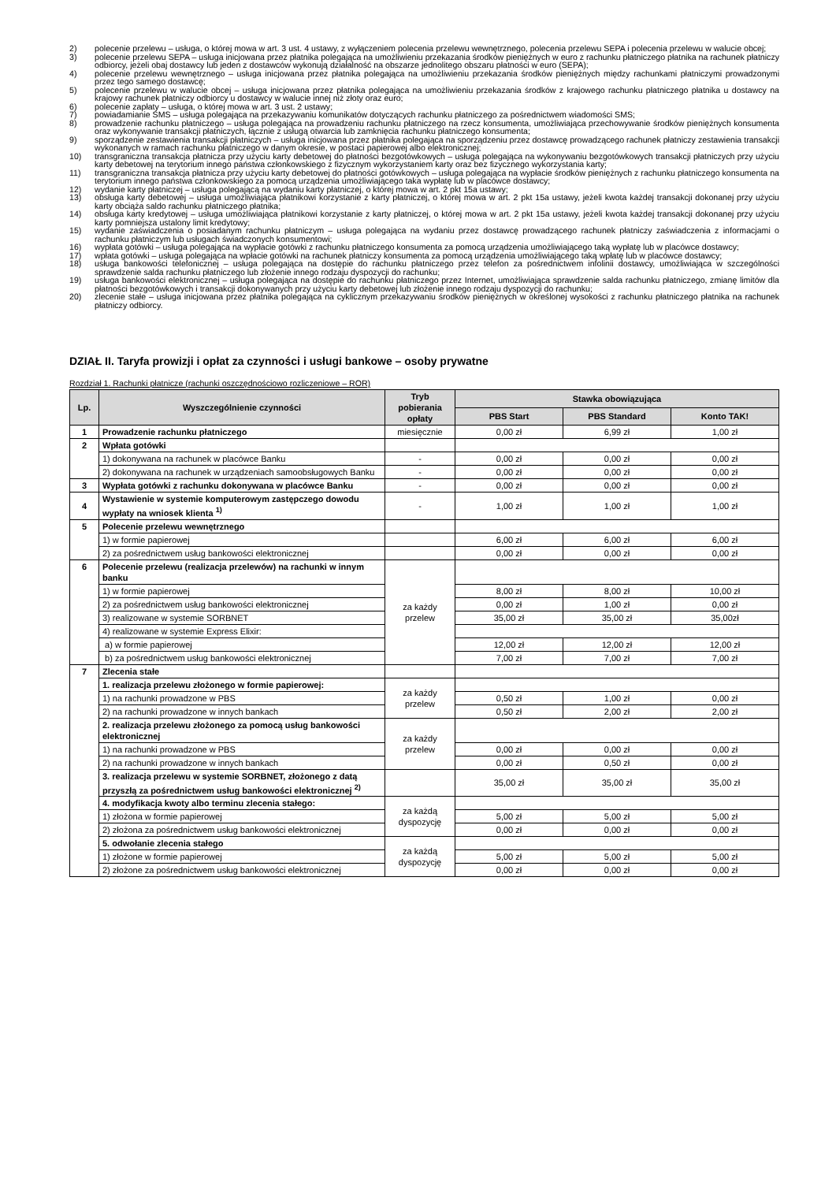2) polecenie przelewu – usługa, o której mowa w art. 3 ust. 4 ustawy, z wyłączeniem polecenia przelewu wewnętrznego, polecenia przelewu SEPA i polecenia przelewu w walucie obcej;
3) polecenie przelewu SEPA – usługa inicjowana przez płatnika polegająca na umożliwieniu przekazania środków pieniężnych w euro z rachunku płatniczego płatnika na rachunek płatniczy odbiorcy, jeżeli obaj dostawcy lub jeden z dostawców wykonują działalność na obszarze jednolitego obszaru płatności w euro (SEPA);
4) polecenie przelewu wewnętrznego – usługa inicjowana przez płatnika polegająca na umożliwieniu przekazania środków pieniężnych między rachunkami płatniczymi prowadzonymi przez tego samego dostawcę;
5) polecenie przelewu w walucie obcej – usługa inicjowana przez płatnika polegająca na umożliwieniu przekazania środków z krajowego rachunku płatniczego płatnika u dostawcy na krajowy rachunek płatniczy odbiorcy u dostawcy w walucie innej niż złoty oraz euro;
6) polecenie zapłaty – usługa, o której mowa w art. 3 ust. 2 ustawy;
7) powiadamianie SMS – usługa polegająca na przekazywaniu komunikatów dotyczących rachunku płatniczego za pośrednictwem wiadomości SMS;
8) prowadzenie rachunku płatniczego – usługa polegająca na prowadzeniu rachunku płatniczego na rzecz konsumenta, umożliwiająca przechowywanie środków pieniężnych konsumenta oraz wykonywanie transakcji płatniczych, łącznie z usługą otwarcia lub zamknięcia rachunku płatniczego konsumenta;
9) sporządzenie zestawienia transakcji płatniczych – usługa inicjowana przez płatnika polegająca na sporządzeniu przez dostawcę prowadzącego rachunek płatniczy zestawienia transakcji wykonanych w ramach rachunku płatniczego w danym okresie, w postaci papierowej albo elektronicznej;
10) transgraniczna transakcja płatnicza przy użyciu karty debetowej do płatności bezgotówkowych – usługa polegająca na wykonywaniu bezgotówkowych transakcji płatniczych przy użyciu karty debetowej na terytorium innego państwa członkowskiego z fizycznym wykorzystaniem karty oraz bez fizycznego wykorzystania karty;
11) transgraniczna transakcja płatnicza przy użyciu karty debetowej do płatności gotówkowych – usługa polegająca na wypłacie środków pieniężnych z rachunku płatniczego konsumenta na terytorium innego państwa członkowskiego za pomocą urządzenia umożliwiającego taka wypłatę lub w placówce dostawcy;
12) wydanie karty płatniczej – usługa polegającą na wydaniu karty płatniczej, o której mowa w art. 2 pkt 15a ustawy;
13) obsługa karty debetowej – usługa umożliwiająca płatnikowi korzystanie z karty płatniczej, o której mowa w art. 2 pkt 15a ustawy, jeżeli kwota każdej transakcji dokonanej przy użyciu karty obciąża saldo rachunku płatniczego płatnika;
14) obsługa karty kredytowej – usługa umożliwiająca płatnikowi korzystanie z karty płatniczej, o której mowa w art. 2 pkt 15a ustawy, jeżeli kwota każdej transakcji dokonanej przy użyciu karty pomniejsza ustalony limit kredytowy;
15) wydanie zaświadczenia o posiadanym rachunku płatniczym – usługa polegająca na wydaniu przez dostawcę prowadzącego rachunek płatniczy zaświadczenia z informacjami o rachunku płatniczym lub usługach świadczonych konsumentowi;
16) wypłata gotówki – usługa polegająca na wypłacie gotówki z rachunku płatniczego konsumenta za pomocą urządzenia umożliwiającego taką wypłatę lub w placówce dostawcy;
17) wpłata gotówki – usługa polegająca na wpłacie gotówki na rachunek płatniczy konsumenta za pomocą urządzenia umożliwiającego taką wpłatę lub w placówce dostawcy;
18) usługa bankowości telefonicznej – usługa polegająca na dostępie do rachunku płatniczego przez telefon za pośrednictwem infolinii dostawcy, umożliwiająca w szczególności sprawdzenie salda rachunku płatniczego lub złożenie innego rodzaju dyspozycji do rachunku;
19) usługa bankowości elektronicznej – usługa polegająca na dostępie do rachunku płatniczego przez Internet, umożliwiająca sprawdzenie salda rachunku płatniczego, zmianę limitów dla płatności bezgotówkowych i transakcji dokonywanych przy użyciu karty debetowej lub złożenie innego rodzaju dyspozycji do rachunku;
20) zlecenie stałe – usługa inicjowana przez płatnika polegająca na cyklicznym przekazywaniu środków pieniężnych w określonej wysokości z rachunku płatniczego płatnika na rachunek płatniczy odbiorcy.
DZIAŁ II. Taryfa prowizji i opłat za czynności i usługi bankowe – osoby prywatne
Rozdział 1. Rachunki płatnicze (rachunki oszczędnościowo rozliczeniowe – ROR)
| Lp. | Wyszczególnienie czynności | Tryb pobierania opłaty | Stawka obowiązująca | | |
| --- | --- | --- | --- | --- | --- |
| | | | PBS Start | PBS Standard | Konto TAK! |
| 1 | Prowadzenie rachunku płatniczego | miesięcznie | 0,00 zł | 6,99 zł | 1,00 zł |
| 2 | Wpłata gotówki | | | | |
| | 1) dokonywana na rachunek w placówce Banku | - | 0,00 zł | 0,00 zł | 0,00 zł |
| | 2) dokonywana na rachunek w urządzeniach samoobsługowych Banku | - | 0,00 zł | 0,00 zł | 0,00 zł |
| 3 | Wypłata gotówki z rachunku dokonywana w placówce Banku | - | 0,00 zł | 0,00 zł | 0,00 zł |
| 4 | Wystawienie w systemie komputerowym zastępczego dowodu wypłaty na wniosek klienta <sup>1)</sup> | - | 1,00 zł | 1,00 zł | 1,00 zł |
| 5 | Polecenie przelewu wewnętrznego | | | | |
| | 1) w formie papierowej | | 6,00 zł | 6,00 zł | 6,00 zł |
| | 2) za pośrednictwem usług bankowości elektronicznej | | 0,00 zł | 0,00 zł | 0,00 zł |
| 6 | Polecenie przelewu (realizacja przelewów) na rachunki w innym banku | za każdy przelew | | | |
| | 1) w formie papierowej | | 8,00 zł | 8,00 zł | 10,00 zł |
| | 2) za pośrednictwem usług bankowości elektronicznej | | 0,00 zł | 1,00 zł | 0,00 zł |
| | 3) realizowane w systemie SORBNET | | 35,00 zł | 35,00 zł | 35,00zł |
| | 4) realizowane w systemie Express Elixir: | | | | |
| | a) w formie papierowej | | 12,00 zł | 12,00 zł | 12,00 zł |
| | b) za pośrednictwem usług bankowości elektronicznej | | 7,00 zł | 7,00 zł | 7,00 zł |
| 7 | Zlecenia stałe | | | | |
| | 1. realizacja przelewu złożonego w formie papierowej: | za każdy przelew | | | |
| | 1) na rachunki prowadzone w PBS | | 0,50 zł | 1,00 zł | 0,00 zł |
| | 2) na rachunki prowadzone w innych bankach | | 0,50 zł | 2,00 zł | 2,00 zł |
| | 2. realizacja przelewu złożonego za pomocą usług bankowości elektronicznej | za każdy przelew | | | |
| | 1) na rachunki prowadzone w PBS | | 0,00 zł | 0,00 zł | 0,00 zł |
| | 2) na rachunki prowadzone w innych bankach | | 0,00 zł | 0,50 zł | 0,00 zł |
| | 3. realizacja przelewu w systemie SORBNET, złożonego z datą przyszłą za pośrednictwem usług bankowości elektronicznej <sup>2)</sup> | | 35,00 zł | 35,00 zł | 35,00 zł |
| | 4. modyfikacja kwoty albo terminu zlecenia stałego: | za każdą dyspozycję | | | |
| | 1) złożona w formie papierowej | | 5,00 zł | 5,00 zł | 5,00 zł |
| | 2) złożona za pośrednictwem usług bankowości elektronicznej | | 0,00 zł | 0,00 zł | 0,00 zł |
| | 5. odwołanie zlecenia stałego | za każdą dyspozycję | | | |
| | 1) złożone w formie papierowej | | 5,00 zł | 5,00 zł | 5,00 zł |
| | 2) złożone za pośrednictwem usług bankowości elektronicznej | | 0,00 zł | 0,00 zł | 0,00 zł |